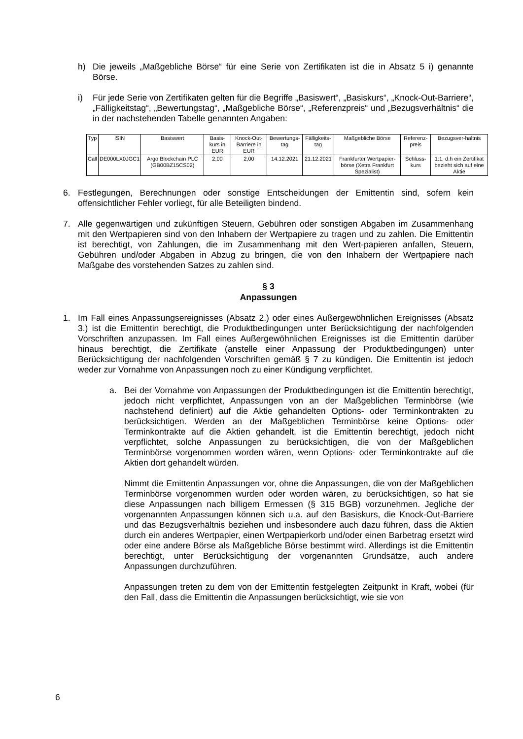h) Die jeweils „Maßgebliche Börse“ für eine Serie von Zertifikaten ist die in Absatz 5 i) genannte Börse.
i) Für jede Serie von Zertifikaten gelten für die Begriffe „Basiswert“, „Basiskurs“, „Knock-Out-Barriere“, „Fälligkeitstag“, „Bewertungstag“, „Maßgebliche Börse“, „Referenzpreis“ und „Bezugsverhältnis“ die in der nachstehenden Tabelle genannten Angaben:
| Typ | ISIN | Basiswert | Basis-kurs in EUR | Knock-Out-Barriere in EUR | Bewertungs-tag | Fälligkeits-tag | Maßgebliche Börse | Referenz-preis | Bezugsver-hältnis |
| --- | --- | --- | --- | --- | --- | --- | --- | --- | --- |
| Call | DE000LX0JGC1 | Argo Blockchain PLC (GB00BZ15CS02) | 2,00 | 2,00 | 14.12.2021 | 21.12.2021 | Frankfurter Wertpapier-börse (Xetra Frankfurt Spezialist) | Schluss-kurs | 1:1, d.h ein Zertifikat bezieht sich auf eine Aktie |
6. Festlegungen, Berechnungen oder sonstige Entscheidungen der Emittentin sind, sofern kein offensichtlicher Fehler vorliegt, für alle Beteiligten bindend.
7. Alle gegenwärtigen und zukünftigen Steuern, Gebühren oder sonstigen Abgaben im Zusammenhang mit den Wertpapieren sind von den Inhabern der Wertpapiere zu tragen und zu zahlen. Die Emittentin ist berechtigt, von Zahlungen, die im Zusammenhang mit den Wert-papieren anfallen, Steuern, Gebühren und/oder Abgaben in Abzug zu bringen, die von den Inhabern der Wertpapiere nach Maßgabe des vorstehenden Satzes zu zahlen sind.
§ 3
Anpassungen
1. Im Fall eines Anpassungsereignisses (Absatz 2.) oder eines Außergewöhnlichen Ereignisses (Absatz 3.) ist die Emittentin berechtigt, die Produktbedingungen unter Berücksichtigung der nachfolgenden Vorschriften anzupassen. Im Fall eines Außergewöhnlichen Ereignisses ist die Emittentin darüber hinaus berechtigt, die Zertifikate (anstelle einer Anpassung der Produktbedingungen) unter Berücksichtigung der nachfolgenden Vorschriften gemäß § 7 zu kündigen. Die Emittentin ist jedoch weder zur Vornahme von Anpassungen noch zu einer Kündigung verpflichtet.
a. Bei der Vornahme von Anpassungen der Produktbedingungen ist die Emittentin berechtigt, jedoch nicht verpflichtet, Anpassungen von an der Maßgeblichen Terminbörse (wie nachstehend definiert) auf die Aktie gehandelten Options- oder Terminkontrakten zu berücksichtigen. Werden an der Maßgeblichen Terminbörse keine Options- oder Terminkontrakte auf die Aktien gehandelt, ist die Emittentin berechtigt, jedoch nicht verpflichtet, solche Anpassungen zu berücksichtigen, die von der Maßgeblichen Terminbörse vorgenommen worden wären, wenn Options- oder Terminkontrakte auf die Aktien dort gehandelt würden.
Nimmt die Emittentin Anpassungen vor, ohne die Anpassungen, die von der Maßgeblichen Terminbörse vorgenommen wurden oder worden wären, zu berücksichtigen, so hat sie diese Anpassungen nach billigem Ermessen (§ 315 BGB) vorzunehmen. Jegliche der vorgenannten Anpassungen können sich u.a. auf den Basiskurs, die Knock-Out-Barriere und das Bezugsverhältnis beziehen und insbesondere auch dazu führen, dass die Aktien durch ein anderes Wertpapier, einen Wertpapierkorb und/oder einen Barbetrag ersetzt wird oder eine andere Börse als Maßgebliche Börse bestimmt wird. Allerdings ist die Emittentin berechtigt, unter Berücksichtigung der vorgenannten Grundsätze, auch andere Anpassungen durchzuführen.
Anpassungen treten zu dem von der Emittentin festgelegten Zeitpunkt in Kraft, wobei (für den Fall, dass die Emittentin die Anpassungen berücksichtigt, wie sie von
6